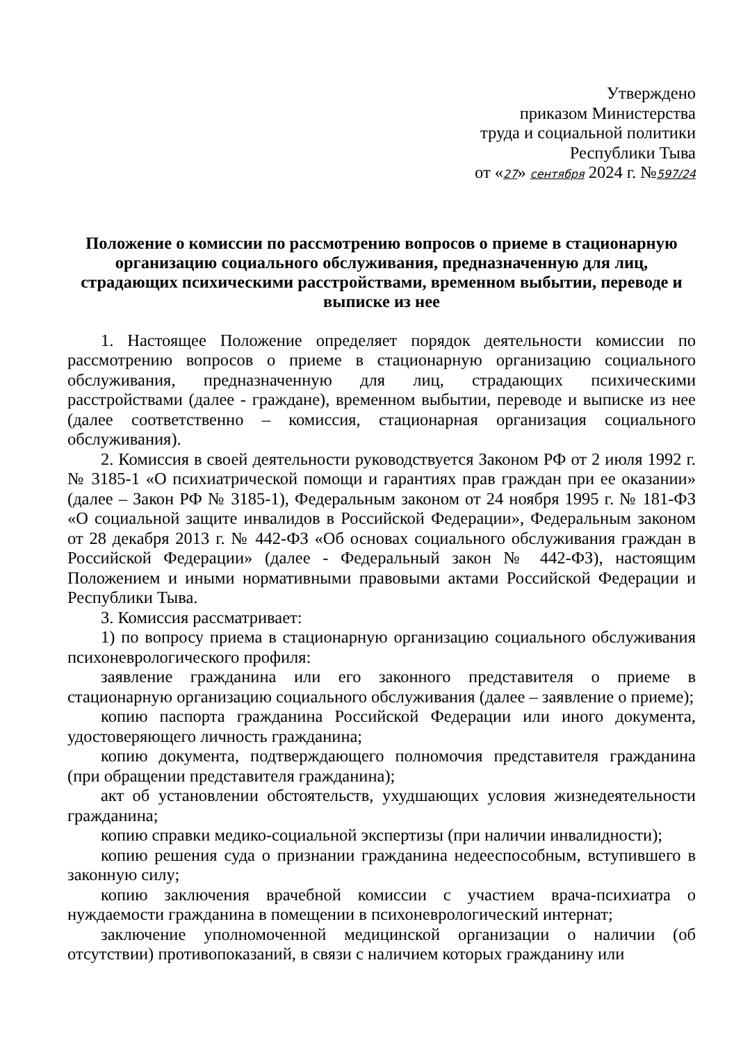Утверждено
приказом Министерства
труда и социальной политики
Республики Тыва
от «27» сентября 2024 г. №597/24
Положение о комиссии по рассмотрению вопросов о приеме в стационарную организацию социального обслуживания, предназначенную для лиц, страдающих психическими расстройствами, временном выбытии, переводе и выписке из нее
1. Настоящее Положение определяет порядок деятельности комиссии по рассмотрению вопросов о приеме в стационарную организацию социального обслуживания, предназначенную для лиц, страдающих психическими расстройствами (далее - граждане), временном выбытии, переводе и выписке из нее (далее соответственно – комиссия, стационарная организация социального обслуживания).
2. Комиссия в своей деятельности руководствуется Законом РФ от 2 июля 1992 г. № 3185-1 «О психиатрической помощи и гарантиях прав граждан при ее оказании» (далее – Закон РФ № 3185-1), Федеральным законом от 24 ноября 1995 г. № 181-ФЗ «О социальной защите инвалидов в Российской Федерации», Федеральным законом от 28 декабря 2013 г. № 442-ФЗ «Об основах социального обслуживания граждан в Российской Федерации» (далее - Федеральный закон № 442-ФЗ), настоящим Положением и иными нормативными правовыми актами Российской Федерации и Республики Тыва.
3. Комиссия рассматривает:
1) по вопросу приема в стационарную организацию социального обслуживания психоневрологического профиля:
заявление гражданина или его законного представителя о приеме в стационарную организацию социального обслуживания (далее – заявление о приеме);
копию паспорта гражданина Российской Федерации или иного документа, удостоверяющего личность гражданина;
копию документа, подтверждающего полномочия представителя гражданина (при обращении представителя гражданина);
акт об установлении обстоятельств, ухудшающих условия жизнедеятельности гражданина;
копию справки медико-социальной экспертизы (при наличии инвалидности);
копию решения суда о признании гражданина недееспособным, вступившего в законную силу;
копию заключения врачебной комиссии с участием врача-психиатра о нуждаемости гражданина в помещении в психоневрологический интернат;
заключение уполномоченной медицинской организации о наличии (об отсутствии) противопоказаний, в связи с наличием которых гражданину или